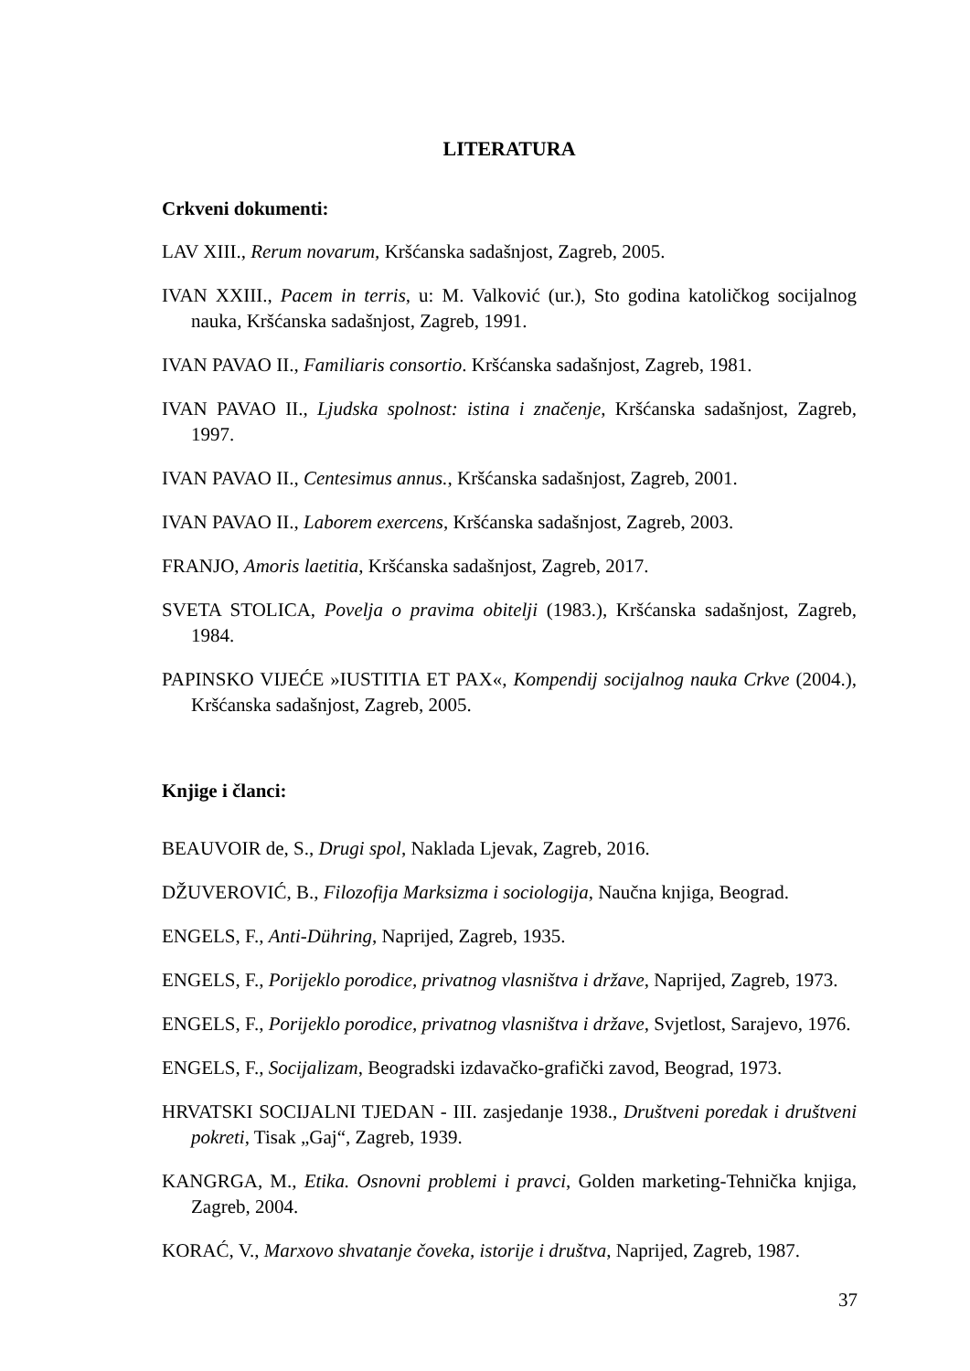LITERATURA
Crkveni dokumenti:
LAV XIII., Rerum novarum, Kršćanska sadašnjost, Zagreb, 2005.
IVAN XXIII., Pacem in terris, u: M. Valković (ur.), Sto godina katoličkog socijalnog nauka, Kršćanska sadašnjost, Zagreb, 1991.
IVAN PAVAO II., Familiaris consortio. Kršćanska sadašnjost, Zagreb, 1981.
IVAN PAVAO II., Ljudska spolnost: istina i značenje, Kršćanska sadašnjost, Zagreb, 1997.
IVAN PAVAO II., Centesimus annus., Kršćanska sadašnjost, Zagreb, 2001.
IVAN PAVAO II., Laborem exercens, Kršćanska sadašnjost, Zagreb, 2003.
FRANJO, Amoris laetitia, Kršćanska sadašnjost, Zagreb, 2017.
SVETA STOLICA, Povelja o pravima obitelji (1983.), Kršćanska sadašnjost, Zagreb, 1984.
PAPINSKO VIJEĆE »IUSTITIA ET PAX«, Kompendij socijalnog nauka Crkve (2004.), Kršćanska sadašnjost, Zagreb, 2005.
Knjige i članci:
BEAUVOIR de, S., Drugi spol, Naklada Ljevak, Zagreb, 2016.
DŽUVEROVIĆ, B., Filozofija Marksizma i sociologija, Naučna knjiga, Beograd.
ENGELS, F., Anti-Dühring, Naprijed, Zagreb, 1935.
ENGELS, F., Porijeklo porodice, privatnog vlasništva i države, Naprijed, Zagreb, 1973.
ENGELS, F., Porijeklo porodice, privatnog vlasništva i države, Svjetlost, Sarajevo, 1976.
ENGELS, F., Socijalizam, Beogradski izdavačko-grafički zavod, Beograd, 1973.
HRVATSKI SOCIJALNI TJEDAN - III. zasjedanje 1938., Društveni poredak i društveni pokreti, Tisak „Gaj“, Zagreb, 1939.
KANGRGA, M., Etika. Osnovni problemi i pravci, Golden marketing-Tehnička knjiga, Zagreb, 2004.
KORAĆ, V., Marxovo shvatanje čoveka, istorije i društva, Naprijed, Zagreb, 1987.
37